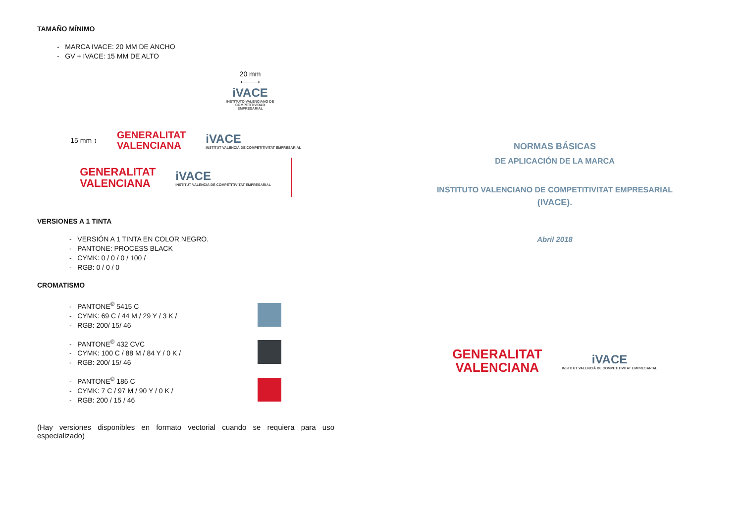TAMAÑO MÍNIMO
- MARCA IVACE: 20 MM DE ANCHO
- GV + IVACE: 15 MM DE ALTO
20 mm
⟵⟶
iVACE
INSTITUTO VALENCIANO DE COMPETITIVIDAD EMPRESARIAL
15 mm ↕
GENERALITAT
VALENCIANA
iVACE
INSTITUT VALENCIÀ DE COMPETITIVITAT EMPRESARIAL
GENERALITAT
VALENCIANA
iVACE
INSTITUT VALENCIÀ DE COMPETITIVITAT EMPRESARIAL
VERSIONES A 1 TINTA
- VERSIÓN A 1 TINTA EN COLOR NEGRO.
- PANTONE: PROCESS BLACK
- CYMK: 0 / 0 / 0 / 100 /
- RGB: 0 / 0 / 0
CROMATISMO
- PANTONE<sup>®</sup> 5415 C
- CYMK: 69 C / 44 M / 29 Y / 3 K /
- RGB: 200/ 15/ 46
- PANTONE<sup>®</sup> 432 CVC
- CYMK: 100 C / 88 M / 84 Y / 0 K /
- RGB: 200/ 15/ 46
- PANTONE<sup>®</sup> 186 C
- CYMK: 7 C / 97 M / 90 Y / 0 K /
- RGB: 200 / 15 / 46
(Hay versiones disponibles en formato vectorial cuando se requiera para uso especializado)
NORMAS BÁSICAS
DE APLICACIÓN DE LA MARCA
INSTITUTO VALENCIANO DE COMPETITIVITAT EMPRESARIAL
(IVACE).
Abril 2018
GENERALITAT
VALENCIANA
iVACE
INSTITUT VALENCIÀ DE COMPETITIVITAT EMPRESARIAL